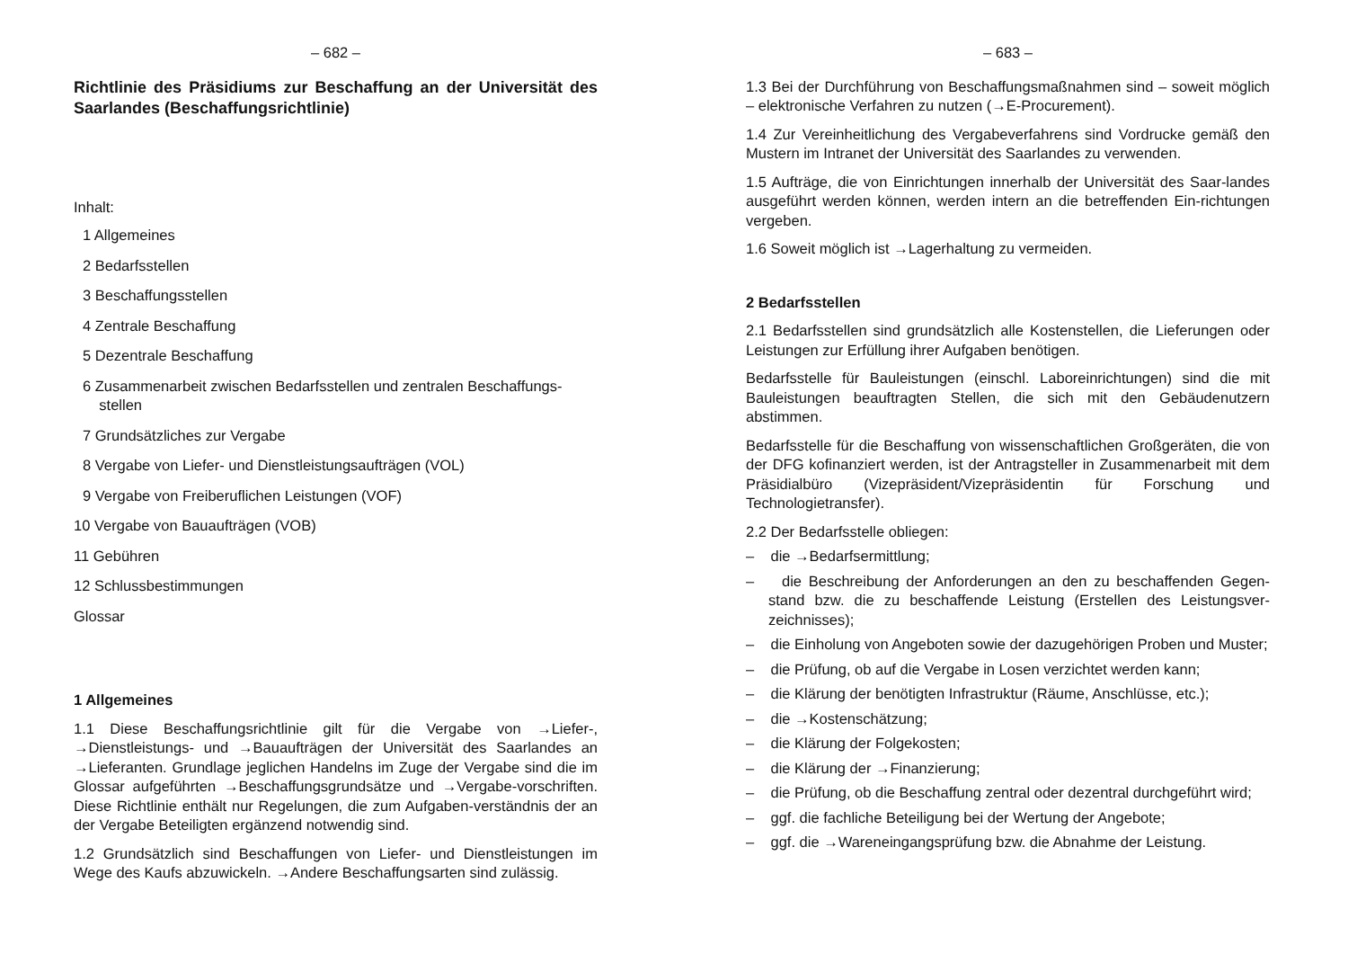– 682 –
Richtlinie des Präsidiums zur Beschaffung an der Universität des Saarlandes (Beschaffungsrichtlinie)
Inhalt:
1 Allgemeines
2 Bedarfsstellen
3 Beschaffungsstellen
4 Zentrale Beschaffung
5 Dezentrale Beschaffung
6 Zusammenarbeit zwischen Bedarfsstellen und zentralen Beschaffungs-
stellen
7 Grundsätzliches zur Vergabe
8 Vergabe von Liefer- und Dienstleistungsaufträgen (VOL)
9 Vergabe von Freiberuflichen Leistungen (VOF)
10 Vergabe von Bauaufträgen (VOB)
11 Gebühren
12 Schlussbestimmungen
Glossar
1 Allgemeines
1.1 Diese Beschaffungsrichtlinie gilt für die Vergabe von →Liefer-, →Dienstleistungs- und →Bauaufträgen der Universität des Saarlandes an →Lieferanten. Grundlage jeglichen Handelns im Zuge der Vergabe sind die im Glossar aufgeführten →Beschaffungsgrundsätze und →Vergabe-vorschriften. Diese Richtlinie enthält nur Regelungen, die zum Aufgaben-verständnis der an der Vergabe Beteiligten ergänzend notwendig sind.
1.2 Grundsätzlich sind Beschaffungen von Liefer- und Dienstleistungen im Wege des Kaufs abzuwickeln. →Andere Beschaffungsarten sind zulässig.
– 683 –
1.3 Bei der Durchführung von Beschaffungsmaßnahmen sind – soweit möglich – elektronische Verfahren zu nutzen (→E-Procurement).
1.4 Zur Vereinheitlichung des Vergabeverfahrens sind Vordrucke gemäß den Mustern im Intranet der Universität des Saarlandes zu verwenden.
1.5 Aufträge, die von Einrichtungen innerhalb der Universität des Saar-landes ausgeführt werden können, werden intern an die betreffenden Ein-richtungen vergeben.
1.6 Soweit möglich ist →Lagerhaltung zu vermeiden.
2 Bedarfsstellen
2.1 Bedarfsstellen sind grundsätzlich alle Kostenstellen, die Lieferungen oder Leistungen zur Erfüllung ihrer Aufgaben benötigen.
Bedarfsstelle für Bauleistungen (einschl. Laboreinrichtungen) sind die mit Bauleistungen beauftragten Stellen, die sich mit den Gebäudenutzern abstimmen.
Bedarfsstelle für die Beschaffung von wissenschaftlichen Großgeräten, die von der DFG kofinanziert werden, ist der Antragsteller in Zusammenarbeit mit dem Präsidialbüro (Vizepräsident/Vizepräsidentin für Forschung und Technologietransfer).
2.2 Der Bedarfsstelle obliegen:
– die →Bedarfsermittlung;
– die Beschreibung der Anforderungen an den zu beschaffenden Gegen-stand bzw. die zu beschaffende Leistung (Erstellen des Leistungsver-zeichnisses);
– die Einholung von Angeboten sowie der dazugehörigen Proben und Muster;
– die Prüfung, ob auf die Vergabe in Losen verzichtet werden kann;
– die Klärung der benötigten Infrastruktur (Räume, Anschlüsse, etc.);
– die →Kostenschätzung;
– die Klärung der Folgekosten;
– die Klärung der →Finanzierung;
– die Prüfung, ob die Beschaffung zentral oder dezentral durchgeführt wird;
– ggf. die fachliche Beteiligung bei der Wertung der Angebote;
– ggf. die →Wareneingangsprüfung bzw. die Abnahme der Leistung.